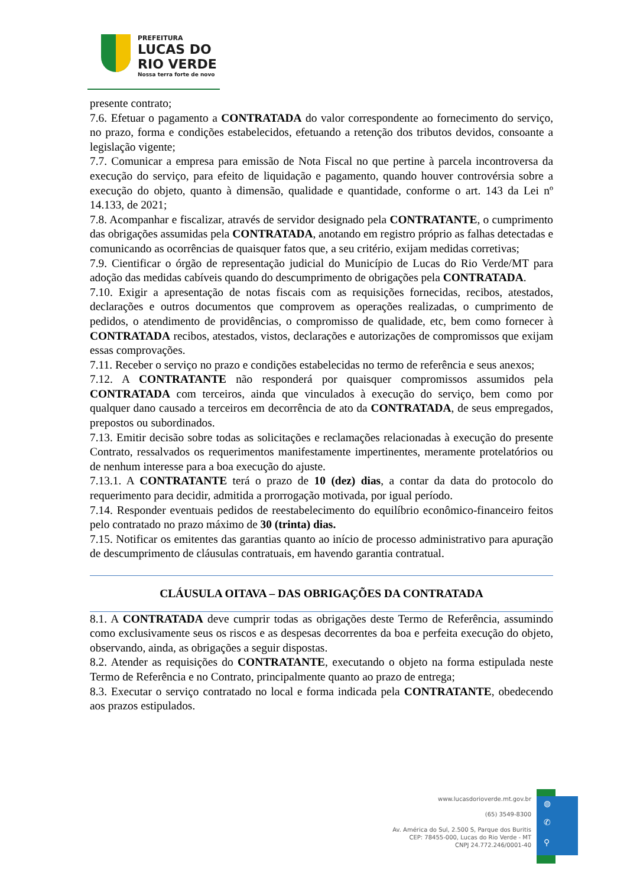PREFEITURA
LUCAS DO
RIO VERDE
Nossa terra forte de novo
presente contrato;
7.6. Efetuar o pagamento a CONTRATADA do valor correspondente ao fornecimento do serviço, no prazo, forma e condições estabelecidos, efetuando a retenção dos tributos devidos, consoante a legislação vigente;
7.7. Comunicar a empresa para emissão de Nota Fiscal no que pertine à parcela incontroversa da execução do serviço, para efeito de liquidação e pagamento, quando houver controvérsia sobre a execução do objeto, quanto à dimensão, qualidade e quantidade, conforme o art. 143 da Lei nº 14.133, de 2021;
7.8. Acompanhar e fiscalizar, através de servidor designado pela CONTRATANTE, o cumprimento das obrigações assumidas pela CONTRATADA, anotando em registro próprio as falhas detectadas e comunicando as ocorrências de quaisquer fatos que, a seu critério, exijam medidas corretivas;
7.9. Cientificar o órgão de representação judicial do Município de Lucas do Rio Verde/MT para adoção das medidas cabíveis quando do descumprimento de obrigações pela CONTRATADA.
7.10. Exigir a apresentação de notas fiscais com as requisições fornecidas, recibos, atestados, declarações e outros documentos que comprovem as operações realizadas, o cumprimento de pedidos, o atendimento de providências, o compromisso de qualidade, etc, bem como fornecer à CONTRATADA recibos, atestados, vistos, declarações e autorizações de compromissos que exijam essas comprovações.
7.11. Receber o serviço no prazo e condições estabelecidas no termo de referência e seus anexos;
7.12. A CONTRATANTE não responderá por quaisquer compromissos assumidos pela CONTRATADA com terceiros, ainda que vinculados à execução do serviço, bem como por qualquer dano causado a terceiros em decorrência de ato da CONTRATADA, de seus empregados, prepostos ou subordinados.
7.13. Emitir decisão sobre todas as solicitações e reclamações relacionadas à execução do presente Contrato, ressalvados os requerimentos manifestamente impertinentes, meramente protelatórios ou de nenhum interesse para a boa execução do ajuste.
7.13.1. A CONTRATANTE terá o prazo de 10 (dez) dias, a contar da data do protocolo do requerimento para decidir, admitida a prorrogação motivada, por igual período.
7.14. Responder eventuais pedidos de reestabelecimento do equilíbrio econômico-financeiro feitos pelo contratado no prazo máximo de 30 (trinta) dias.
7.15. Notificar os emitentes das garantias quanto ao início de processo administrativo para apuração de descumprimento de cláusulas contratuais, em havendo garantia contratual.
CLÁUSULA OITAVA – DAS OBRIGAÇÕES DA CONTRATADA
8.1. A CONTRATADA deve cumprir todas as obrigações deste Termo de Referência, assumindo como exclusivamente seus os riscos e as despesas decorrentes da boa e perfeita execução do objeto, observando, ainda, as obrigações a seguir dispostas.
8.2. Atender as requisições do CONTRATANTE, executando o objeto na forma estipulada neste Termo de Referência e no Contrato, principalmente quanto ao prazo de entrega;
8.3. Executar o serviço contratado no local e forma indicada pela CONTRATANTE, obedecendo aos prazos estipulados.
◍
✆
⚲
www.lucasdorioverde.mt.gov.br
(65) 3549-8300
Av. América do Sul, 2.500 S, Parque dos Buritis
CEP: 78455-000, Lucas do Rio Verde - MT
CNPJ 24.772.246/0001-40